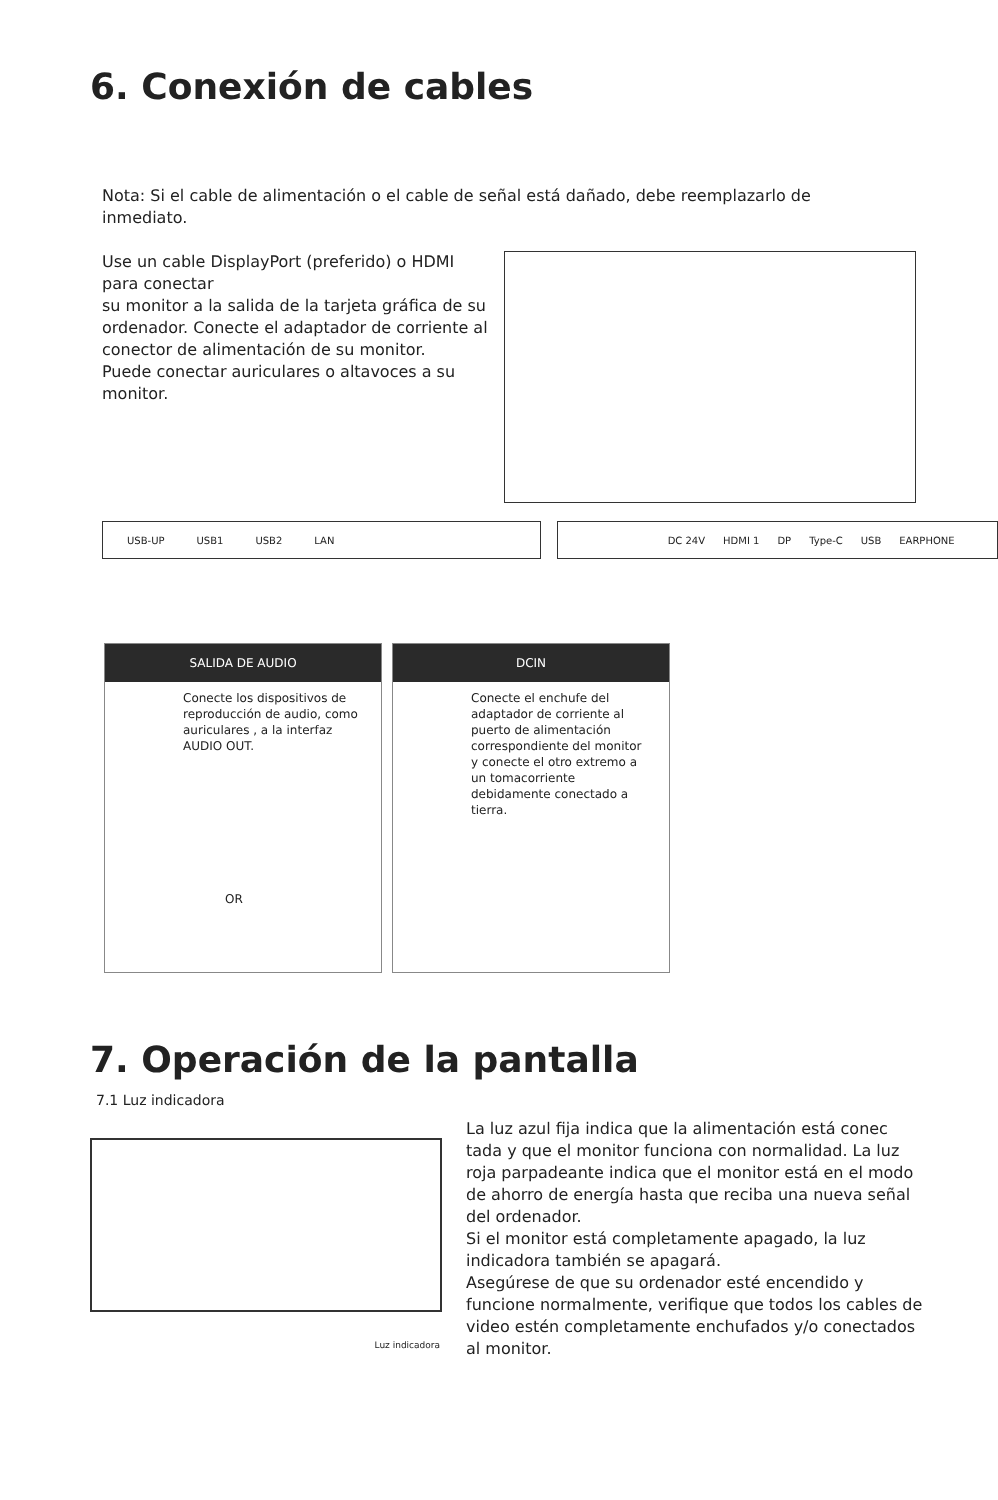6. Conexión de cables
Nota: Si el cable de alimentación o el cable de señal está dañado, debe reemplazarlo de inmediato.
Use un cable DisplayPort (preferido) o HDMI para conectar
su monitor a la salida de la tarjeta gráfica de su ordenador. Conecte el adaptador de corriente al conector de alimentación de su monitor.
Puede conectar auriculares o altavoces a su monitor.
USB-UP USB1 USB2 LAN DC 24V HDMI 1 DP Type-C USB EARPHONE
SALIDA DE AUDIO
Conecte los dispositivos de reproducción de audio, como auriculares , a la interfaz AUDIO OUT.
OR
DCIN
Conecte el enchufe del adaptador de corriente al puerto de alimentación correspondiente del monitor y conecte el otro extremo a un tomacorriente debidamente conectado a tierra.
7. Operación de la pantalla
7.1 Luz indicadora
Luz indicadora
La luz azul fija indica que la alimentación está conec tada y que el monitor funciona con normalidad. La luz roja parpadeante indica que el monitor está en el modo de ahorro de energía hasta que reciba una nueva señal del ordenador.
Si el monitor está completamente apagado, la luz indicadora también se apagará.
Asegúrese de que su ordenador esté encendido y funcione normalmente, verifique que todos los cables de video estén completamente enchufados y/o conectados al monitor.